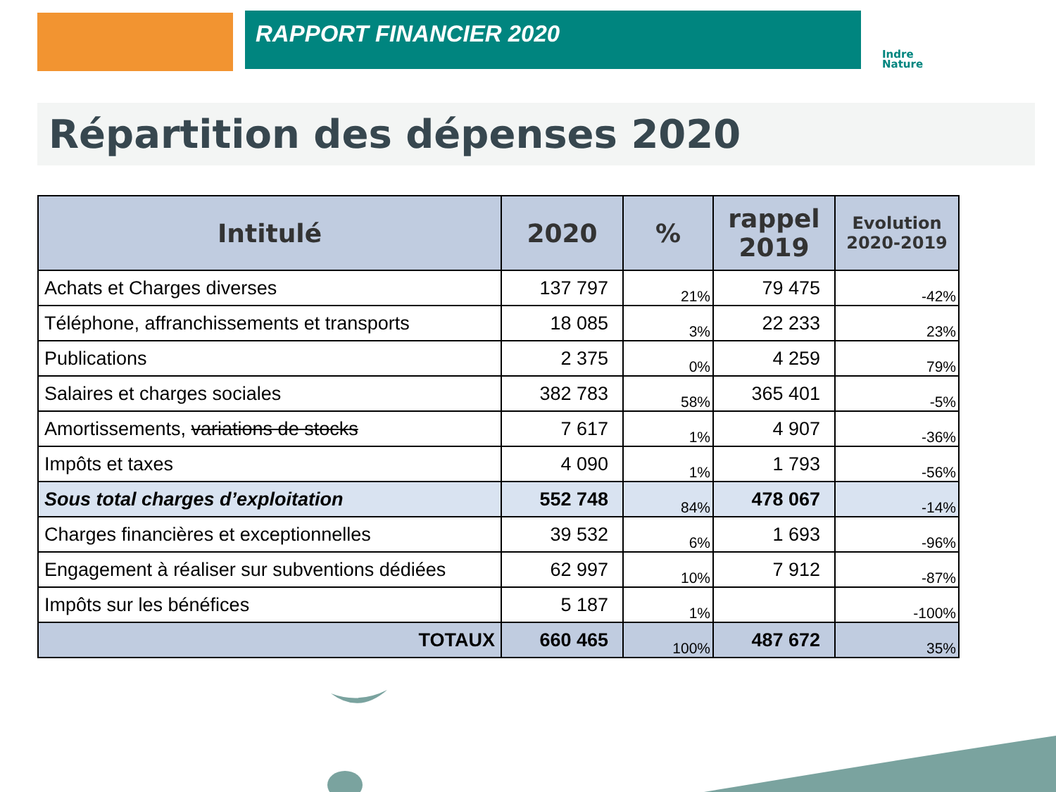RAPPORT FINANCIER 2020
Indre
Nature
Répartition des dépenses 2020
| Intitulé | 2020 | % | rappel 2019 | Evolution 2020-2019 |
| --- | --- | --- | --- | --- |
| Achats et Charges diverses | 137 797 | 21% | 79 475 | -42% |
| Téléphone, affranchissements et transports | 18 085 | 3% | 22 233 | 23% |
| Publications | 2 375 | 0% | 4 259 | 79% |
| Salaires et charges sociales | 382 783 | 58% | 365 401 | -5% |
| Amortissements, variations de stocks | 7 617 | 1% | 4 907 | -36% |
| Impôts et taxes | 4 090 | 1% | 1 793 | -56% |
| Sous total charges d’exploitation | 552 748 | 84% | 478 067 | -14% |
| Charges financières et exceptionnelles | 39 532 | 6% | 1 693 | -96% |
| Engagement à réaliser sur subventions dédiées | 62 997 | 10% | 7 912 | -87% |
| Impôts sur les bénéfices | 5 187 | 1% | | -100% |
| TOTAUX | 660 465 | 100% | 487 672 | 35% |